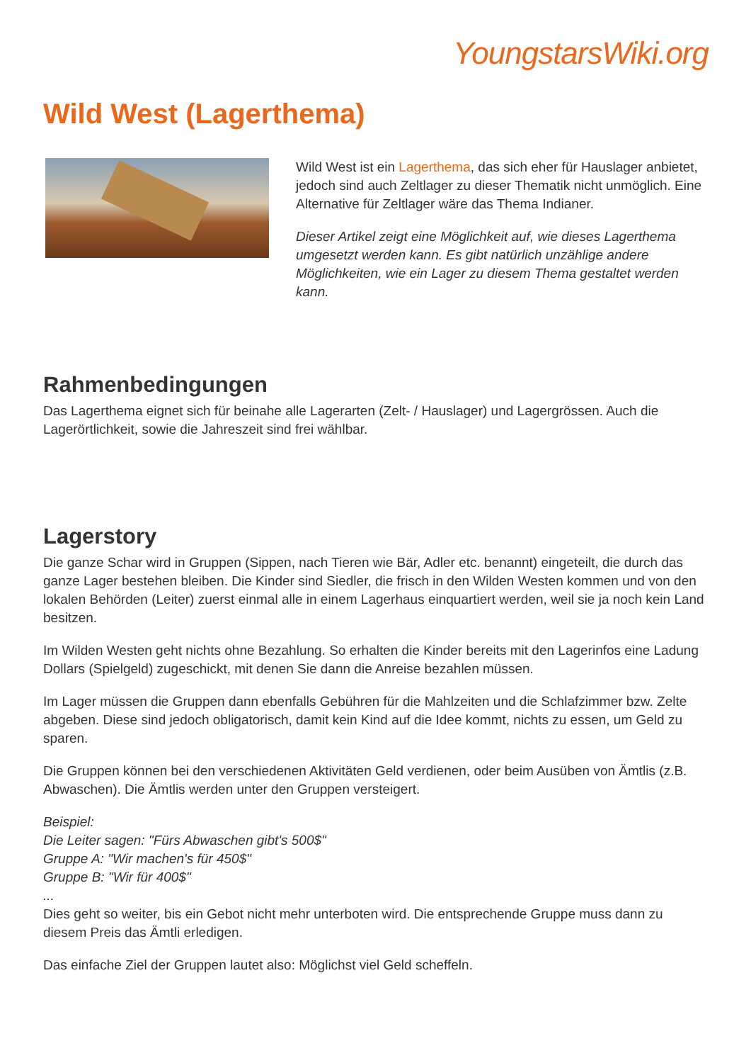YoungstarsWiki.org
Wild West (Lagerthema)
Wild West ist ein Lagerthema, das sich eher für Hauslager anbietet, jedoch sind auch Zeltlager zu dieser Thematik nicht unmöglich. Eine Alternative für Zeltlager wäre das Thema Indianer.
Dieser Artikel zeigt eine Möglichkeit auf, wie dieses Lagerthema umgesetzt werden kann. Es gibt natürlich unzählige andere Möglichkeiten, wie ein Lager zu diesem Thema gestaltet werden kann.
Rahmenbedingungen
Das Lagerthema eignet sich für beinahe alle Lagerarten (Zelt- / Hauslager) und Lagergrössen. Auch die Lagerörtlichkeit, sowie die Jahreszeit sind frei wählbar.
Lagerstory
Die ganze Schar wird in Gruppen (Sippen, nach Tieren wie Bär, Adler etc. benannt) eingeteilt, die durch das ganze Lager bestehen bleiben. Die Kinder sind Siedler, die frisch in den Wilden Westen kommen und von den lokalen Behörden (Leiter) zuerst einmal alle in einem Lagerhaus einquartiert werden, weil sie ja noch kein Land besitzen.
Im Wilden Westen geht nichts ohne Bezahlung. So erhalten die Kinder bereits mit den Lagerinfos eine Ladung Dollars (Spielgeld) zugeschickt, mit denen Sie dann die Anreise bezahlen müssen.
Im Lager müssen die Gruppen dann ebenfalls Gebühren für die Mahlzeiten und die Schlafzimmer bzw. Zelte abgeben. Diese sind jedoch obligatorisch, damit kein Kind auf die Idee kommt, nichts zu essen, um Geld zu sparen.
Die Gruppen können bei den verschiedenen Aktivitäten Geld verdienen, oder beim Ausüben von Ämtlis (z.B. Abwaschen). Die Ämtlis werden unter den Gruppen versteigert.
Beispiel:
Die Leiter sagen: "Fürs Abwaschen gibt's 500$"
Gruppe A: "Wir machen's für 450$"
Gruppe B: "Wir für 400$"
...
Dies geht so weiter, bis ein Gebot nicht mehr unterboten wird. Die entsprechende Gruppe muss dann zu diesem Preis das Ämtli erledigen.
Das einfache Ziel der Gruppen lautet also: Möglichst viel Geld scheffeln.